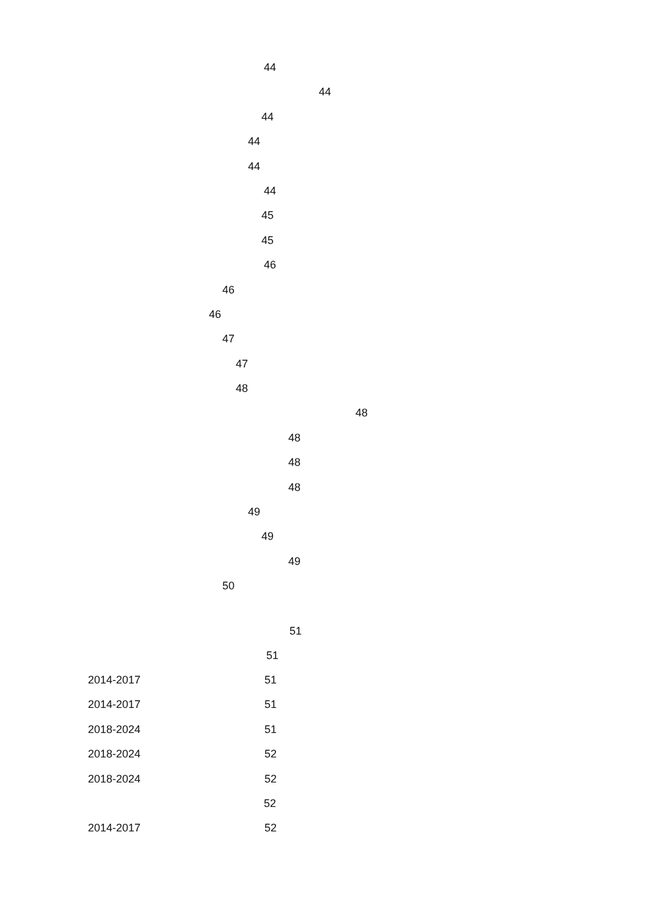44
44
44
44
44
44
45
45
46
46
46
47
47
48
48
48
48
48
49
49
49
50
51
51
2014-2017 51
2014-2017 51
2018-2024 51
2018-2024 52
2018-2024 52
52
2014-2017 52